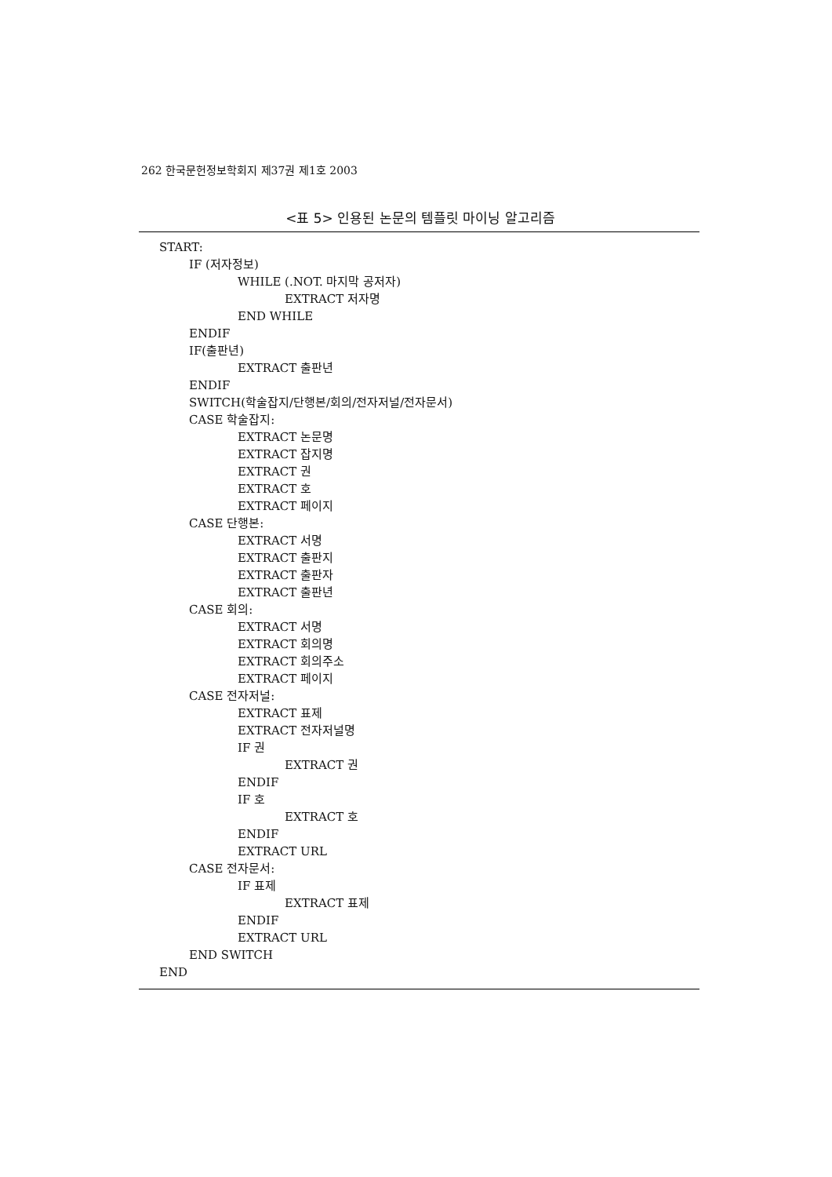262 한국문헌정보학회지 제37권 제1호 2003
<표 5> 인용된 논문의 템플릿 마이닝 알고리즘
START:
IF (저자정보)
WHILE (.NOT. 마지막 공저자)
EXTRACT 저자명
END WHILE
ENDIF
IF(출판년)
EXTRACT 출판년
ENDIF
SWITCH(학술잡지/단행본/회의/전자저널/전자문서)
CASE 학술잡지:
EXTRACT 논문명
EXTRACT 잡지명
EXTRACT 권
EXTRACT 호
EXTRACT 페이지
CASE 단행본:
EXTRACT 서명
EXTRACT 출판지
EXTRACT 출판자
EXTRACT 출판년
CASE 회의:
EXTRACT 서명
EXTRACT 회의명
EXTRACT 회의주소
EXTRACT 페이지
CASE 전자저널:
EXTRACT 표제
EXTRACT 전자저널명
IF 권
EXTRACT 권
ENDIF
IF 호
EXTRACT 호
ENDIF
EXTRACT URL
CASE 전자문서:
IF 표제
EXTRACT 표제
ENDIF
EXTRACT URL
END SWITCH
END